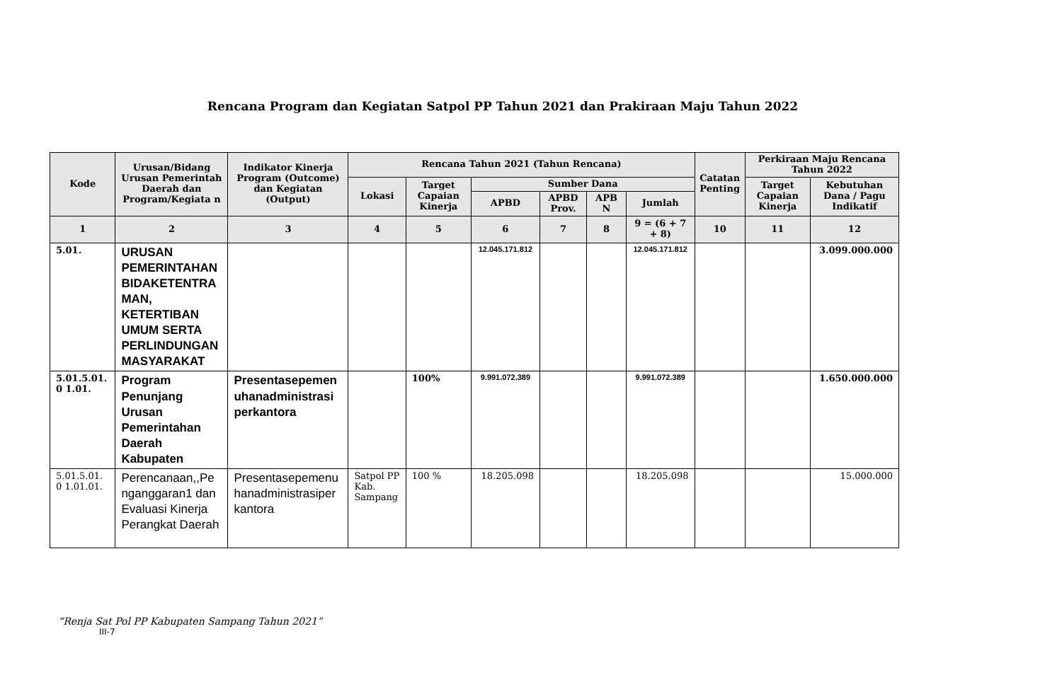Rencana Program dan Kegiatan Satpol PP Tahun 2021 dan Prakiraan Maju Tahun 2022
| Kode | Urusan/Bidang Urusan Pemerintah Daerah dan Program/Kegiata n | Indikator Kinerja Program (Outcome) dan Kegiatan (Output) | Rencana Tahun 2021 (Tahun Rencana) | | | | | | Catatan Penting | Perkiraan Maju Rencana Tahun 2022 | |
| --- | --- | --- | --- | --- | --- | --- | --- | --- | --- | --- | --- |
| | | | Lokasi | Target Capaian Kinerja | Sumber Dana | | | | | Target Capaian Kinerja | Kebutuhan Dana / Pagu Indikatif |
| | | | | | APBD | APBD Prov. | APB N | Jumlah | | | |
| 1 | 2 | 3 | 4 | 5 | 6 | 7 | 8 | 9 = (6 + 7 + 8) | 10 | 11 | 12 |
| 5.01. | URUSAN PEMERINTAHAN BIDAKETENTRA MAN, KETERTIBAN UMUM SERTA PERLINDUNGAN MASYARAKAT | | | | 12.045.171.812 | | | 12.045.171.812 | | | 3.099.000.000 |
| 5.01.5.01. 0 1.01. | Program Penunjang Urusan Pemerintahan Daerah Kabupaten | Presentasepemen uhanadministrasi perkantora | | 100% | 9.991.072.389 | | | 9.991.072.389 | | | 1.650.000.000 |
| 5.01.5.01. 0 1.01.01. | Perencanaan,,Pe nganggaran1 dan Evaluasi Kinerja Perangkat Daerah | Presentasepemenu hanadministrasiper kantora | Satpol PP Kab. Sampang | 100 % | 18.205.098 | | | 18.205.098 | | | 15.000.000 |
“Renja Sat Pol PP Kabupaten Sampang Tahun 2021”
III-7